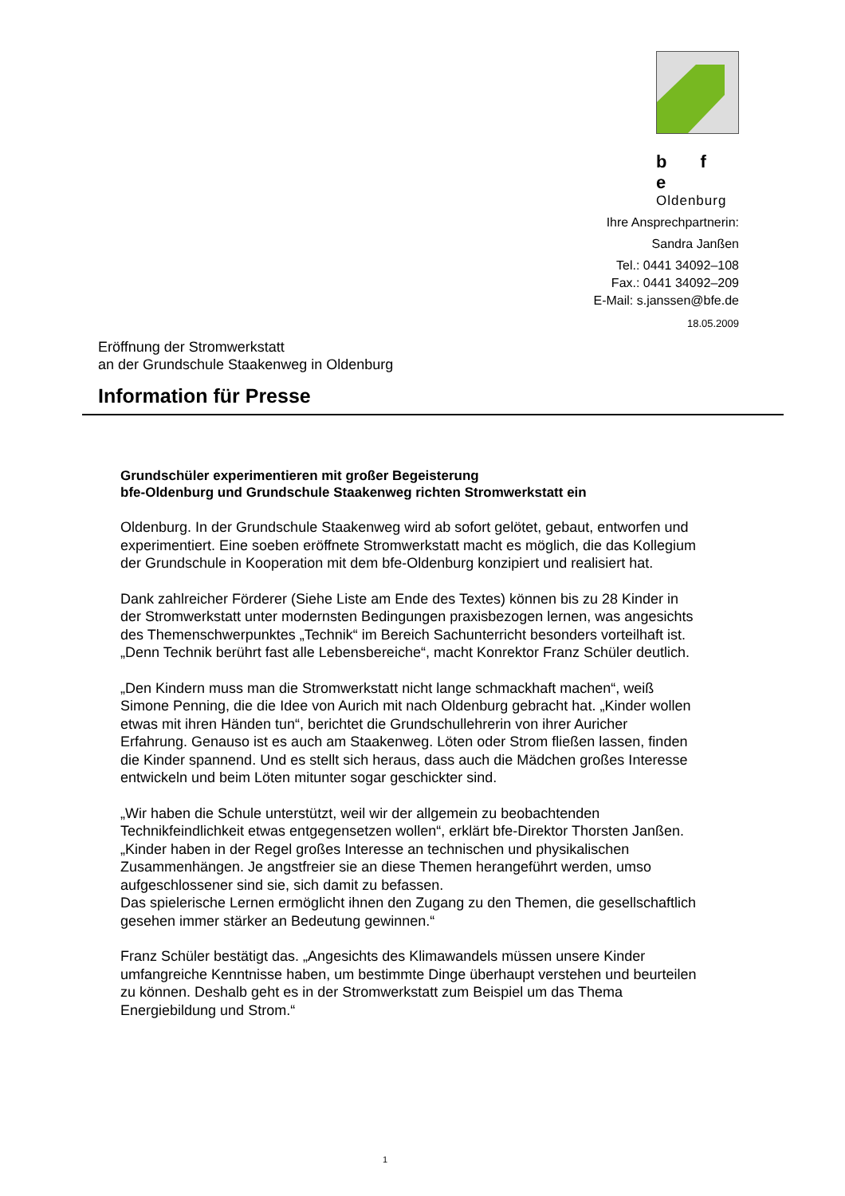b f e
Oldenburg
Ihre Ansprechpartnerin:
Sandra Janßen
Tel.: 0441 34092–108
Fax.: 0441 34092–209
E-Mail: s.janssen@bfe.de
18.05.2009
Eröffnung der Stromwerkstatt
an der Grundschule Staakenweg in Oldenburg
Information für Presse
Grundschüler experimentieren mit großer Begeisterung
bfe-Oldenburg und Grundschule Staakenweg richten Stromwerkstatt ein
Oldenburg. In der Grundschule Staakenweg wird ab sofort gelötet, gebaut, entworfen und experimentiert. Eine soeben eröffnete Stromwerkstatt macht es möglich, die das Kollegium der Grundschule in Kooperation mit dem bfe-Oldenburg konzipiert und realisiert hat.
Dank zahlreicher Förderer (Siehe Liste am Ende des Textes) können bis zu 28 Kinder in der Stromwerkstatt unter modernsten Bedingungen praxisbezogen lernen, was angesichts des Themenschwerpunktes „Technik“ im Bereich Sachunterricht besonders vorteilhaft ist. „Denn Technik berührt fast alle Lebensbereiche“, macht Konrektor Franz Schüler deutlich.
„Den Kindern muss man die Stromwerkstatt nicht lange schmackhaft machen“, weiß Simone Penning, die die Idee von Aurich mit nach Oldenburg gebracht hat. „Kinder wollen etwas mit ihren Händen tun“, berichtet die Grundschullehrerin von ihrer Auricher Erfahrung. Genauso ist es auch am Staakenweg. Löten oder Strom fließen lassen, finden die Kinder spannend. Und es stellt sich heraus, dass auch die Mädchen großes Interesse entwickeln und beim Löten mitunter sogar geschickter sind.
„Wir haben die Schule unterstützt, weil wir der allgemein zu beobachtenden Technikfeindlichkeit etwas entgegensetzen wollen“, erklärt bfe-Direktor Thorsten Janßen. „Kinder haben in der Regel großes Interesse an technischen und physikalischen Zusammenhängen. Je angstfreier sie an diese Themen herangeführt werden, umso aufgeschlossener sind sie, sich damit zu befassen.
Das spielerische Lernen ermöglicht ihnen den Zugang zu den Themen, die gesellschaftlich gesehen immer stärker an Bedeutung gewinnen.“
Franz Schüler bestätigt das. „Angesichts des Klimawandels müssen unsere Kinder umfangreiche Kenntnisse haben, um bestimmte Dinge überhaupt verstehen und beurteilen zu können. Deshalb geht es in der Stromwerkstatt zum Beispiel um das Thema Energiebildung und Strom.“
1